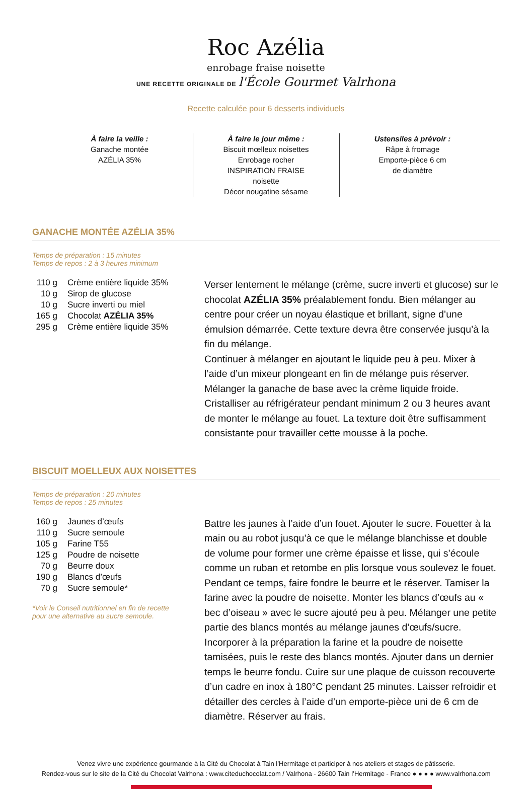Roc Azélia
enrobage fraise noisette
UNE RECETTE ORIGINALE DE l'École Gourmet Valrhona
Recette calculée pour 6 desserts individuels
À faire la veille :
Ganache montée
AZÉLIA 35%
À faire le jour même :
Biscuit mœlleux noisettes
Enrobage rocher
INSPIRATION FRAISE
noisette
Décor nougatine sésame
Ustensiles à prévoir :
Râpe à fromage
Emporte-pièce 6 cm
de diamètre
GANACHE MONTÉE AZÉLIA 35%
Temps de préparation : 15 minutes
Temps de repos : 2 à 3 heures minimum
| 110 g | Crème entière liquide 35% |
| 10 g | Sirop de glucose |
| 10 g | Sucre inverti ou miel |
| 165 g | Chocolat AZÉLIA 35% |
| 295 g | Crème entière liquide 35% |
Verser lentement le mélange (crème, sucre inverti et glucose) sur le chocolat AZÉLIA 35% préalablement fondu. Bien mélanger au centre pour créer un noyau élastique et brillant, signe d’une émulsion démarrée. Cette texture devra être conservée jusqu’à la fin du mélange.
Continuer à mélanger en ajoutant le liquide peu à peu. Mixer à l’aide d’un mixeur plongeant en fin de mélange puis réserver.
Mélanger la ganache de base avec la crème liquide froide.
Cristalliser au réfrigérateur pendant minimum 2 ou 3 heures avant de monter le mélange au fouet. La texture doit être suffisamment consistante pour travailler cette mousse à la poche.
BISCUIT MOELLEUX AUX NOISETTES
Temps de préparation : 20 minutes
Temps de repos : 25 minutes
| 160 g | Jaunes d’œufs |
| 110 g | Sucre semoule |
| 105 g | Farine T55 |
| 125 g | Poudre de noisette |
| 70 g | Beurre doux |
| 190 g | Blancs d’œufs |
| 70 g | Sucre semoule* |
*Voir le Conseil nutritionnel en fin de recette
pour une alternative au sucre semoule.
Battre les jaunes à l’aide d’un fouet. Ajouter le sucre. Fouetter à la main ou au robot jusqu’à ce que le mélange blanchisse et double de volume pour former une crème épaisse et lisse, qui s’écoule comme un ruban et retombe en plis lorsque vous soulevez le fouet. Pendant ce temps, faire fondre le beurre et le réserver. Tamiser la farine avec la poudre de noisette. Monter les blancs d’œufs au « bec d’oiseau » avec le sucre ajouté peu à peu. Mélanger une petite partie des blancs montés au mélange jaunes d’œufs/sucre. Incorporer à la préparation la farine et la poudre de noisette tamisées, puis le reste des blancs montés. Ajouter dans un dernier temps le beurre fondu. Cuire sur une plaque de cuisson recouverte d’un cadre en inox à 180°C pendant 25 minutes. Laisser refroidir et détailler des cercles à l’aide d’un emporte-pièce uni de 6 cm de diamètre. Réserver au frais.
Venez vivre une expérience gourmande à la Cité du Chocolat à Tain l’Hermitage et participer à nos ateliers et stages de pâtisserie.
Rendez-vous sur le site de la Cité du Chocolat Valrhona : www.citeduchocolat.com / Valrhona - 26600 Tain l’Hermitage - France ● ● ● ● www.valrhona.com